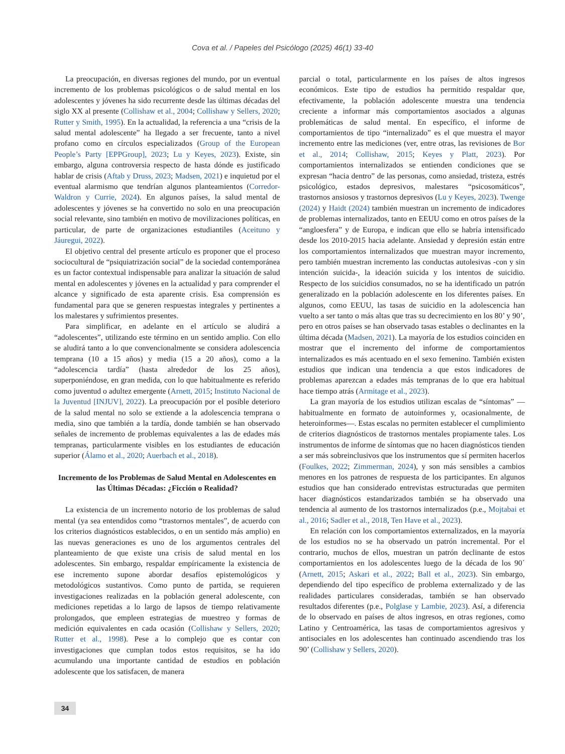Cova et al. / Papeles del Psicólogo (2025) 46(1) 33-40
La preocupación, en diversas regiones del mundo, por un eventual incremento de los problemas psicológicos o de salud mental en los adolescentes y jóvenes ha sido recurrente desde las últimas décadas del siglo XX al presente (Collishaw et al., 2004; Collishaw y Sellers, 2020; Rutter y Smith, 1995). En la actualidad, la referencia a una “crisis de la salud mental adolescente” ha llegado a ser frecuente, tanto a nivel profano como en círculos especializados (Group of the European People’s Party [EPPGroup], 2023; Lu y Keyes, 2023). Existe, sin embargo, alguna controversia respecto de hasta dónde es justificado hablar de crisis (Aftab y Druss, 2023; Madsen, 2021) e inquietud por el eventual alarmismo que tendrían algunos planteamientos (Corredor-Waldron y Currie, 2024). En algunos países, la salud mental de adolescentes y jóvenes se ha convertido no solo en una preocupación social relevante, sino también en motivo de movilizaciones políticas, en particular, de parte de organizaciones estudiantiles (Aceituno y Jáuregui, 2022).
El objetivo central del presente artículo es proponer que el proceso sociocultural de “psiquiatrización social” de la sociedad contemporánea es un factor contextual indispensable para analizar la situación de salud mental en adolescentes y jóvenes en la actualidad y para comprender el alcance y significado de esta aparente crisis. Esa comprensión es fundamental para que se generen respuestas integrales y pertinentes a los malestares y sufrimientos presentes.
Para simplificar, en adelante en el artículo se aludirá a “adolescentes”, utilizando este término en un sentido amplio. Con ello se aludirá tanto a lo que convencionalmente se considera adolescencia temprana (10 a 15 años) y media (15 a 20 años), como a la “adolescencia tardía” (hasta alrededor de los 25 años), superponiéndose, en gran medida, con lo que habitualmente es referido como juventud o adultez emergente (Arnett, 2015; Instituto Nacional de la Juventud [INJUV], 2022). La preocupación por el posible deterioro de la salud mental no solo se extiende a la adolescencia temprana o media, sino que también a la tardía, donde también se han observado señales de incremento de problemas equivalentes a las de edades más tempranas, particularmente visibles en los estudiantes de educación superior (Álamo et al., 2020; Auerbach et al., 2018).
Incremento de los Problemas de Salud Mental en Adolescentes en las Últimas Décadas: ¿Ficción o Realidad?
La existencia de un incremento notorio de los problemas de salud mental (ya sea entendidos como “trastornos mentales”, de acuerdo con los criterios diagnósticos establecidos, o en un sentido más amplio) en las nuevas generaciones es uno de los argumentos centrales del planteamiento de que existe una crisis de salud mental en los adolescentes. Sin embargo, respaldar empíricamente la existencia de ese incremento supone abordar desafíos epistemológicos y metodológicos sustantivos. Como punto de partida, se requieren investigaciones realizadas en la población general adolescente, con mediciones repetidas a lo largo de lapsos de tiempo relativamente prolongados, que empleen estrategias de muestreo y formas de medición equivalentes en cada ocasión (Collishaw y Sellers, 2020; Rutter et al., 1998). Pese a lo complejo que es contar con investigaciones que cumplan todos estos requisitos, se ha ido acumulando una importante cantidad de estudios en población adolescente que los satisfacen, de manera
parcial o total, particularmente en los países de altos ingresos económicos. Este tipo de estudios ha permitido respaldar que, efectivamente, la población adolescente muestra una tendencia creciente a informar más comportamientos asociados a algunas problemáticas de salud mental. En específico, el informe de comportamientos de tipo “internalizado” es el que muestra el mayor incremento entre las mediciones (ver, entre otras, las revisiones de Bor et al., 2014; Collishaw, 2015; Keyes y Platt, 2023). Por comportamientos internalizados se entienden condiciones que se expresan “hacia dentro” de las personas, como ansiedad, tristeza, estrés psicológico, estados depresivos, malestares “psicosomáticos”, trastornos ansiosos y trastornos depresivos (Lu y Keyes, 2023). Twenge (2024) y Haidt (2024) también muestran un incremento de indicadores de problemas internalizados, tanto en EEUU como en otros países de la “angloesfera” y de Europa, e indican que ello se habría intensificado desde los 2010-2015 hacia adelante. Ansiedad y depresión están entre los comportamientos internalizados que muestran mayor incremento, pero también muestran incremento las conductas autolesivas -con y sin intención suicida-, la ideación suicida y los intentos de suicidio. Respecto de los suicidios consumados, no se ha identificado un patrón generalizado en la población adolescente en los diferentes países. En algunos, como EEUU, las tasas de suicidio en la adolescencia han vuelto a ser tanto o más altas que tras su decrecimiento en los 80’ y 90’, pero en otros países se han observado tasas estables o declinantes en la última década (Madsen, 2021). La mayoría de los estudios coinciden en mostrar que el incremento del informe de comportamientos internalizados es más acentuado en el sexo femenino. También existen estudios que indican una tendencia a que estos indicadores de problemas aparezcan a edades más tempranas de lo que era habitual hace tiempo atrás (Armitage et al., 2023).
La gran mayoría de los estudios utilizan escalas de “síntomas” —habitualmente en formato de autoinformes y, ocasionalmente, de heteroinformes—. Estas escalas no permiten establecer el cumplimiento de criterios diagnósticos de trastornos mentales propiamente tales. Los instrumentos de informe de síntomas que no hacen diagnósticos tienden a ser más sobreinclusivos que los instrumentos que sí permiten hacerlos (Foulkes, 2022; Zimmerman, 2024), y son más sensibles a cambios menores en los patrones de respuesta de los participantes. En algunos estudios que han considerado entrevistas estructuradas que permiten hacer diagnósticos estandarizados también se ha observado una tendencia al aumento de los trastornos internalizados (p.e., Mojtabai et al., 2016; Sadler et al., 2018, Ten Have et al., 2023).
En relación con los comportamientos externalizados, en la mayoría de los estudios no se ha observado un patrón incremental. Por el contrario, muchos de ellos, muestran un patrón declinante de estos comportamientos en los adolescentes luego de la década de los 90´ (Arnett, 2015; Askari et al., 2022; Ball et al., 2023). Sin embargo, dependiendo del tipo específico de problema externalizado y de las realidades particulares consideradas, también se han observado resultados diferentes (p.e., Polglase y Lambie, 2023). Así, a diferencia de lo observado en países de altos ingresos, en otras regiones, como Latino y Centroamérica, las tasas de comportamientos agresivos y antisociales en los adolescentes han continuado ascendiendo tras los 90’ (Collishaw y Sellers, 2020).
34